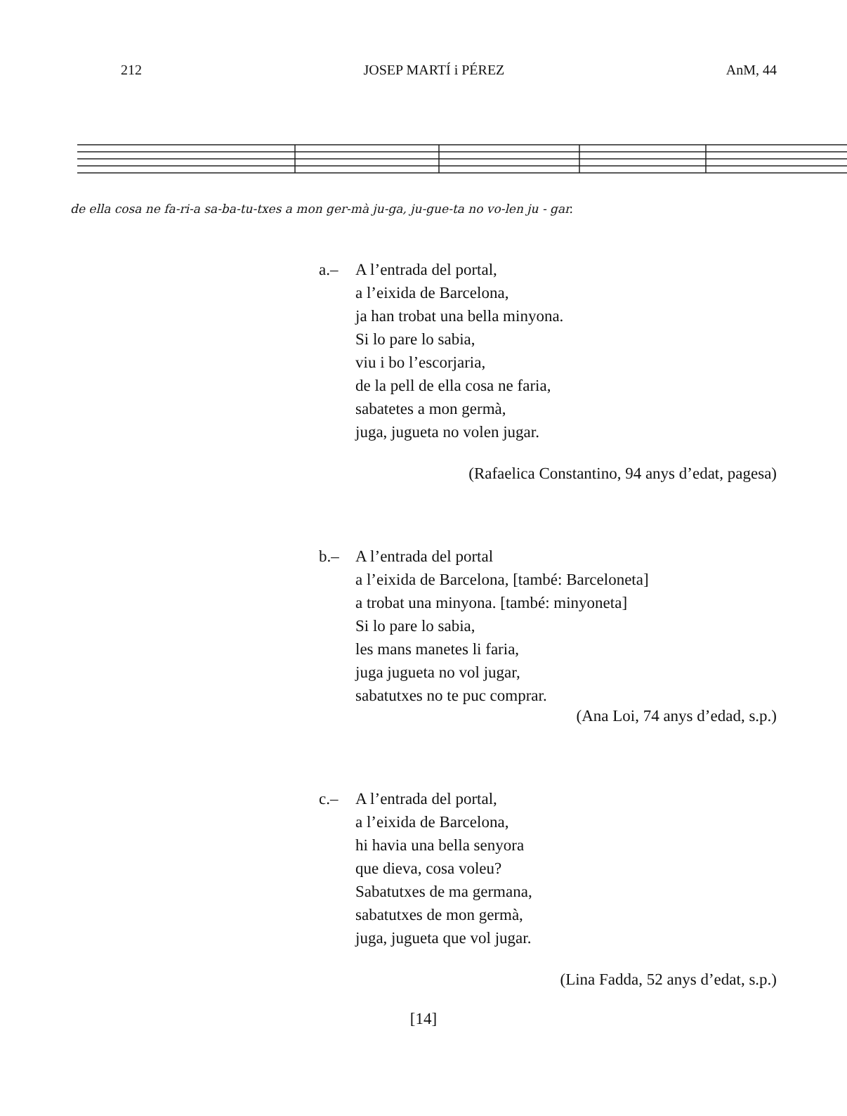212 JOSEP MARTÍ i PÉREZ AnM, 44
de ella cosa ne fa-ri-a sa-ba-tu-txes a mon ger-mà ju-ga, ju-gue-ta no vo-len ju - gar.
a.– A l’entrada del portal,
a l’eixida de Barcelona,
ja han trobat una bella minyona.
Si lo pare lo sabia,
viu i bo l’escorjaria,
de la pell de ella cosa ne faria,
sabatetes a mon germà,
juga, jugueta no volen jugar.
(Rafaelica Constantino, 94 anys d’edat, pagesa)
b.– A l’entrada del portal
a l’eixida de Barcelona, [també: Barceloneta]
a trobat una minyona. [també: minyoneta]
Si lo pare lo sabia,
les mans manetes li faria,
juga jugueta no vol jugar,
sabatutxes no te puc comprar.
(Ana Loi, 74 anys d’edad, s.p.)
c.– A l’entrada del portal,
a l’eixida de Barcelona,
hi havia una bella senyora
que dieva, cosa voleu?
Sabatutxes de ma germana,
sabatutxes de mon germà,
juga, jugueta que vol jugar.
(Lina Fadda, 52 anys d’edat, s.p.)
[14]